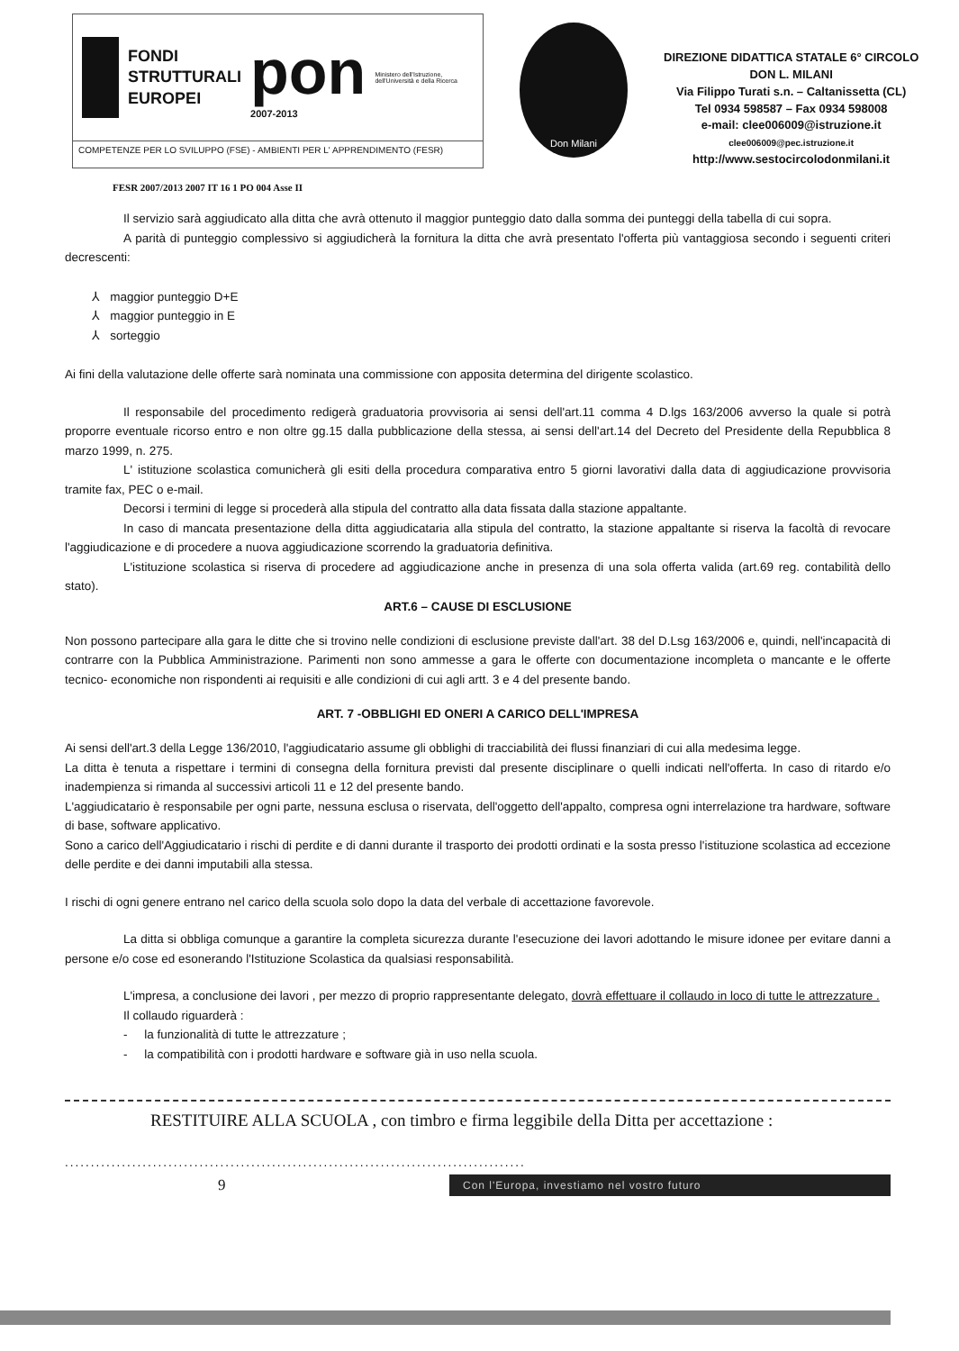FONDI
STRUTTURALI
EUROPEI
pon
2007-2013
Ministero dell'Istruzione, dell'Università e della Ricerca
COMPETENZE PER LO SVILUPPO (FSE) - AMBIENTI PER L' APPRENDIMENTO (FESR)
Don Milani
DIREZIONE DIDATTICA STATALE 6° CIRCOLO
DON L. MILANI
Via Filippo Turati s.n. – Caltanissetta (CL)
Tel 0934 598587 – Fax 0934 598008
e-mail: clee006009@istruzione.it
clee006009@pec.istruzione.it
http://www.sestocircolodonmilani.it
FESR 2007/2013 2007 IT 16 1 PO 004 Asse II
Il servizio sarà aggiudicato alla ditta che avrà ottenuto il maggior punteggio dato dalla somma dei punteggi della tabella di cui sopra.
A parità di punteggio complessivo si aggiudicherà la fornitura la ditta che avrà presentato l'offerta più vantaggiosa secondo i seguenti criteri decrescenti:
⅄ maggior punteggio D+E
⅄ maggior punteggio in E
⅄ sorteggio
Ai fini della valutazione delle offerte sarà nominata una commissione con apposita determina del dirigente scolastico.
Il responsabile del procedimento redigerà graduatoria provvisoria ai sensi dell'art.11 comma 4 D.lgs 163/2006 avverso la quale si potrà proporre eventuale ricorso entro e non oltre gg.15 dalla pubblicazione della stessa, ai sensi dell'art.14 del Decreto del Presidente della Repubblica 8 marzo 1999, n. 275.
L' istituzione scolastica comunicherà gli esiti della procedura comparativa entro 5 giorni lavorativi dalla data di aggiudicazione provvisoria tramite fax, PEC o e-mail.
Decorsi i termini di legge si procederà alla stipula del contratto alla data fissata dalla stazione appaltante.
In caso di mancata presentazione della ditta aggiudicataria alla stipula del contratto, la stazione appaltante si riserva la facoltà di revocare l'aggiudicazione e di procedere a nuova aggiudicazione scorrendo la graduatoria definitiva.
L'istituzione scolastica si riserva di procedere ad aggiudicazione anche in presenza di una sola offerta valida (art.69 reg. contabilità dello stato).
ART.6 – CAUSE DI ESCLUSIONE
Non possono partecipare alla gara le ditte che si trovino nelle condizioni di esclusione previste dall'art. 38 del D.Lsg 163/2006 e, quindi, nell'incapacità di contrarre con la Pubblica Amministrazione. Parimenti non sono ammesse a gara le offerte con documentazione incompleta o mancante e le offerte tecnico- economiche non rispondenti ai requisiti e alle condizioni di cui agli artt. 3 e 4 del presente bando.
ART. 7 -OBBLIGHI ED ONERI A CARICO DELL'IMPRESA
Ai sensi dell'art.3 della Legge 136/2010, l'aggiudicatario assume gli obblighi di tracciabilità dei flussi finanziari di cui alla medesima legge.
La ditta è tenuta a rispettare i termini di consegna della fornitura previsti dal presente disciplinare o quelli indicati nell'offerta. In caso di ritardo e/o inadempienza si rimanda al successivi articoli 11 e 12 del presente bando.
L'aggiudicatario è responsabile per ogni parte, nessuna esclusa o riservata, dell'oggetto dell'appalto, compresa ogni interrelazione tra hardware, software di base, software applicativo.
Sono a carico dell'Aggiudicatario i rischi di perdite e di danni durante il trasporto dei prodotti ordinati e la sosta presso l'istituzione scolastica ad eccezione delle perdite e dei danni imputabili alla stessa.
I rischi di ogni genere entrano nel carico della scuola solo dopo la data del verbale di accettazione favorevole.
La ditta si obbliga comunque a garantire la completa sicurezza durante l'esecuzione dei lavori adottando le misure idonee per evitare danni a persone e/o cose ed esonerando l'Istituzione Scolastica da qualsiasi responsabilità.
L'impresa, a conclusione dei lavori , per mezzo di proprio rappresentante delegato, dovrà effettuare il collaudo in loco di tutte le attrezzature .
Il collaudo riguarderà :
- la funzionalità di tutte le attrezzature ;
- la compatibilità con i prodotti hardware e software già in uso nella scuola.
RESTITUIRE ALLA SCUOLA , con timbro e firma leggibile della Ditta per accettazione :
.........................................................................................
9 Con l'Europa, investiamo nel vostro futuro